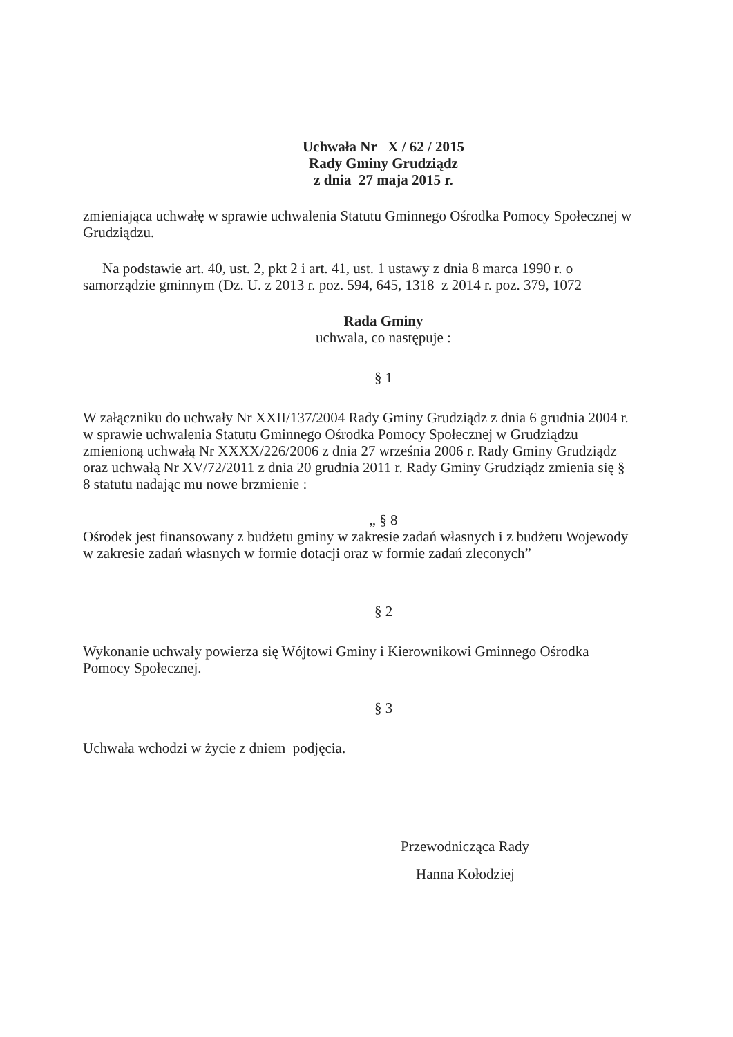Uchwała Nr X / 62 / 2015
Rady Gminy Grudziądz
z dnia 27 maja 2015 r.
zmieniająca uchwałę w sprawie uchwalenia Statutu Gminnego Ośrodka Pomocy Społecznej w Grudziądzu.
Na podstawie art. 40, ust. 2, pkt 2 i art. 41, ust. 1 ustawy z dnia 8 marca 1990 r. o samorządzie gminnym (Dz. U. z 2013 r. poz. 594, 645, 1318 z 2014 r. poz. 379, 1072
Rada Gminy
uchwala, co następuje :
§ 1
W załączniku do uchwały Nr XXII/137/2004 Rady Gminy Grudziądz z dnia 6 grudnia 2004 r. w sprawie uchwalenia Statutu Gminnego Ośrodka Pomocy Społecznej w Grudziądzu zmienioną uchwałą Nr XXXX/226/2006 z dnia 27 września 2006 r. Rady Gminy Grudziądz oraz uchwałą Nr XV/72/2011 z dnia 20 grudnia 2011 r. Rady Gminy Grudziądz zmienia się § 8 statutu nadając mu nowe brzmienie :
„ § 8
Ośrodek jest finansowany z budżetu gminy w zakresie zadań własnych i z budżetu Wojewody w zakresie zadań własnych w formie dotacji oraz w formie zadań zleconych”
§ 2
Wykonanie uchwały powierza się Wójtowi Gminy i Kierownikowi Gminnego Ośrodka Pomocy Społecznej.
§ 3
Uchwała wchodzi w życie z dniem podjęcia.
Przewodnicząca Rady
Hanna Kołodziej